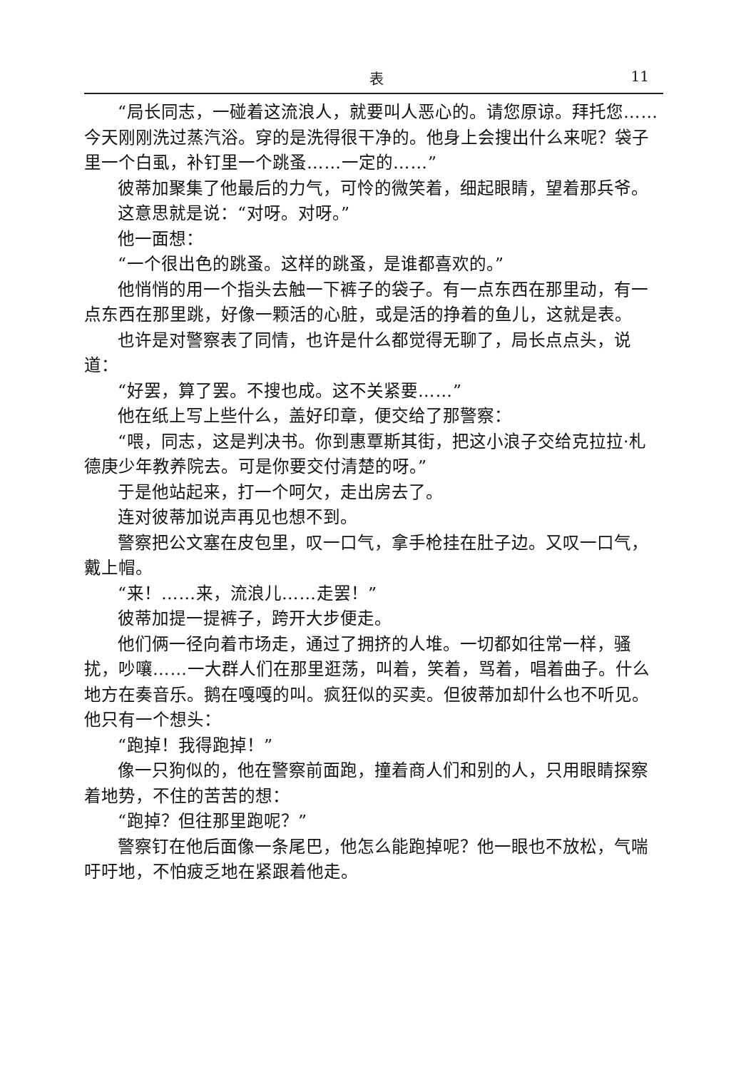表 11
“局长同志，一碰着这流浪人，就要叫人恶心的。请您原谅。拜托您……今天刚刚洗过蒸汽浴。穿的是洗得很干净的。他身上会搜出什么来呢？袋子里一个白虱，补钉里一个跳蚤……一定的……”
彼蒂加聚集了他最后的力气，可怜的微笑着，细起眼睛，望着那兵爷。
这意思就是说：“对呀。对呀。”
他一面想：
“一个很出色的跳蚤。这样的跳蚤，是谁都喜欢的。”
他悄悄的用一个指头去触一下裤子的袋子。有一点东西在那里动，有一点东西在那里跳，好像一颗活的心脏，或是活的挣着的鱼儿，这就是表。
也许是对警察表了同情，也许是什么都觉得无聊了，局长点点头，说道：
“好罢，算了罢。不搜也成。这不关紧要……”
他在纸上写上些什么，盖好印章，便交给了那警察：
“喂，同志，这是判决书。你到惠覃斯其街，把这小浪子交给克拉拉·札德庚少年教养院去。可是你要交付清楚的呀。”
于是他站起来，打一个呵欠，走出房去了。
连对彼蒂加说声再见也想不到。
警察把公文塞在皮包里，叹一口气，拿手枪挂在肚子边。又叹一口气，戴上帽。
“来！……来，流浪儿……走罢！”
彼蒂加提一提裤子，跨开大步便走。
他们俩一径向着市场走，通过了拥挤的人堆。一切都如往常一样，骚扰，吵嚷……一大群人们在那里逛荡，叫着，笑着，骂着，唱着曲子。什么地方在奏音乐。鹅在嘎嘎的叫。疯狂似的买卖。但彼蒂加却什么也不听见。他只有一个想头：
“跑掉！我得跑掉！”
像一只狗似的，他在警察前面跑，撞着商人们和别的人，只用眼睛探察着地势，不住的苦苦的想：
“跑掉？但往那里跑呢？”
警察钉在他后面像一条尾巴，他怎么能跑掉呢？他一眼也不放松，气喘吁吁地，不怕疲乏地在紧跟着他走。